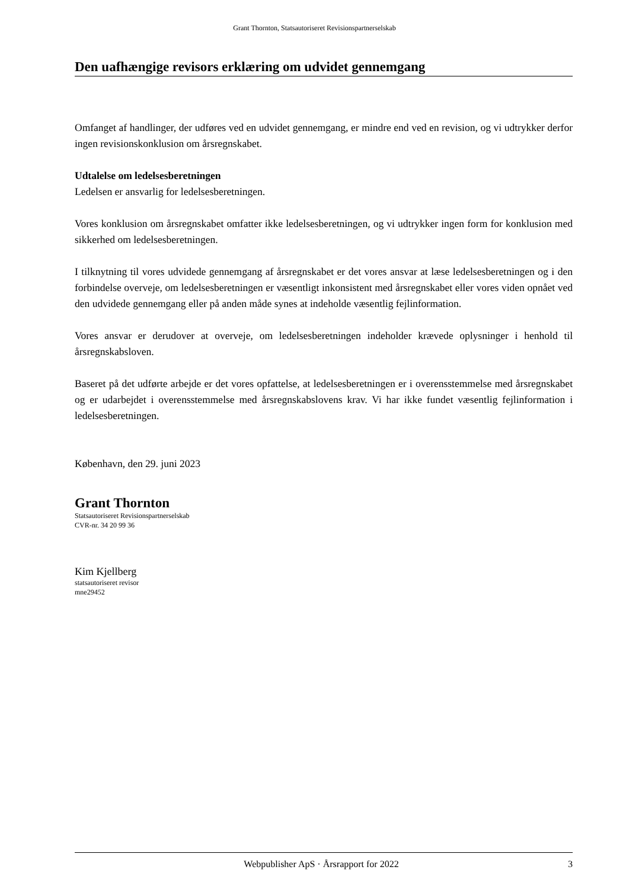Grant Thornton, Statsautoriseret Revisionspartnerselskab
Den uafhængige revisors erklæring om udvidet gennemgang
Omfanget af handlinger, der udføres ved en udvidet gennemgang, er mindre end ved en revision, og vi udtrykker derfor ingen revisionskonklusion om årsregnskabet.
Udtalelse om ledelsesberetningen
Ledelsen er ansvarlig for ledelsesberetningen.
Vores konklusion om årsregnskabet omfatter ikke ledelsesberetningen, og vi udtrykker ingen form for konklusion med sikkerhed om ledelsesberetningen.
I tilknytning til vores udvidede gennemgang af årsregnskabet er det vores ansvar at læse ledelsesberetningen og i den forbindelse overveje, om ledelsesberetningen er væsentligt inkonsistent med årsregnskabet eller vores viden opnået ved den udvidede gennemgang eller på anden måde synes at indeholde væsentlig fejlinformation.
Vores ansvar er derudover at overveje, om ledelsesberetningen indeholder krævede oplysninger i henhold til årsregnskabsloven.
Baseret på det udførte arbejde er det vores opfattelse, at ledelsesberetningen er i overensstemmelse med årsregnskabet og er udarbejdet i overensstemmelse med årsregnskabslovens krav. Vi har ikke fundet væsentlig fejlinformation i ledelsesberetningen.
København, den 29. juni 2023
Grant Thornton
Statsautoriseret Revisionspartnerselskab
CVR-nr. 34 20 99 36
Kim Kjellberg
statsautoriseret revisor
mne29452
Webpublisher ApS · Årsrapport for 2022 3